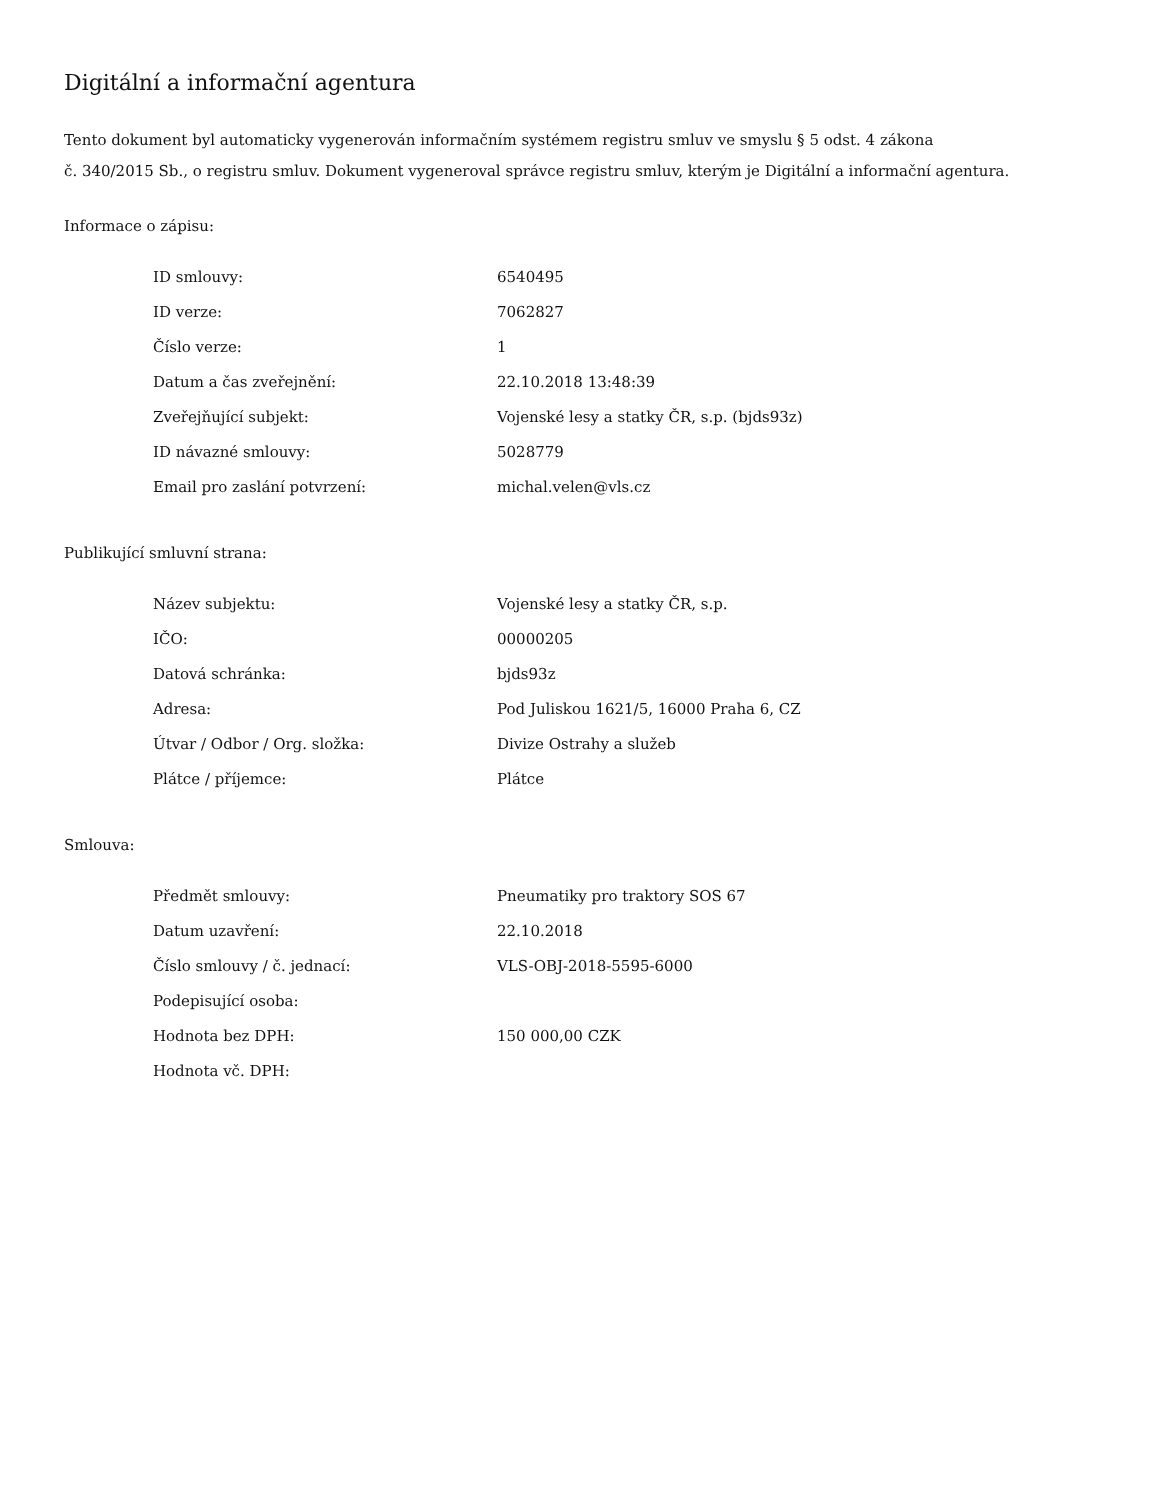Digitální a informační agentura
Tento dokument byl automaticky vygenerován informačním systémem registru smluv ve smyslu § 5 odst. 4 zákona
č. 340/2015 Sb., o registru smluv. Dokument vygeneroval správce registru smluv, kterým je Digitální a informační agentura.
Informace o zápisu:
| ID smlouvy: | 6540495 |
| ID verze: | 7062827 |
| Číslo verze: | 1 |
| Datum a čas zveřejnění: | 22.10.2018 13:48:39 |
| Zveřejňující subjekt: | Vojenské lesy a statky ČR, s.p. (bjds93z) |
| ID návazné smlouvy: | 5028779 |
| Email pro zaslání potvrzení: | michal.velen@vls.cz |
Publikující smluvní strana:
| Název subjektu: | Vojenské lesy a statky ČR, s.p. |
| IČO: | 00000205 |
| Datová schránka: | bjds93z |
| Adresa: | Pod Juliskou 1621/5, 16000 Praha 6, CZ |
| Útvar / Odbor / Org. složka: | Divize Ostrahy a služeb |
| Plátce / příjemce: | Plátce |
Smlouva:
| Předmět smlouvy: | Pneumatiky pro traktory SOS 67 |
| Datum uzavření: | 22.10.2018 |
| Číslo smlouvy / č. jednací: | VLS-OBJ-2018-5595-6000 |
| Podepisující osoba: | |
| Hodnota bez DPH: | 150 000,00 CZK |
| Hodnota vč. DPH: | |